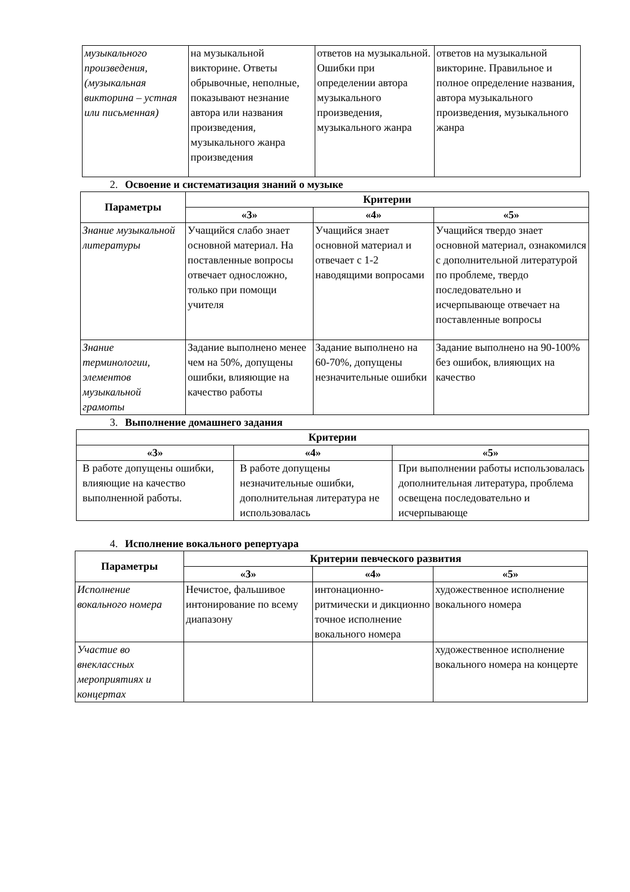| музыкального произведения, (музыкальная викторина – устная или письменная) | на музыкальной викторине. Ответы обрывочные, неполные, показывают незнание автора или названия произведения, музыкального жанра произведения | ответов на музыкальной. Ошибки при определении автора музыкального произведения, музыкального жанра | ответов на музыкальной викторине. Правильное и полное определение названия, автора музыкального произведения, музыкального жанра |
2. Освоение и систематизация знаний о музыке
| Параметры | Критерии | | |
| --- | --- | --- | --- |
| | «3» | «4» | «5» |
| Знание музыкальной литературы | Учащийся слабо знает основной материал. На поставленные вопросы отвечает односложно, только при помощи учителя | Учащийся знает основной материал и отвечает с 1-2 наводящими вопросами | Учащийся твердо знает основной материал, ознакомился с дополнительной литературой по проблеме, твердо последовательно и исчерпывающе отвечает на поставленные вопросы |
| Знание терминологии, элементов музыкальной грамоты | Задание выполнено менее чем на 50%, допущены ошибки, влияющие на качество работы | Задание выполнено на 60-70%, допущены незначительные ошибки | Задание выполнено на 90-100% без ошибок, влияющих на качество |
3. Выполнение домашнего задания
| Критерии | | |
| --- | --- | --- |
| «3» | «4» | «5» |
| В работе допущены ошибки, влияющие на качество выполненной работы. | В работе допущены незначительные ошибки, дополнительная литература не использовалась | При выполнении работы использовалась дополнительная литература, проблема освещена последовательно и исчерпывающе |
4. Исполнение вокального репертуара
| Параметры | Критерии певческого развития | | |
| --- | --- | --- | --- |
| | «3» | «4» | «5» |
| Исполнение вокального номера | Нечистое, фальшивое интонирование по всему диапазону | интонационно-ритмически и дикционно точное исполнение вокального номера | художественное исполнение вокального номера |
| Участие во внеклассных мероприятиях и концертах | | | художественное исполнение вокального номера на концерте |